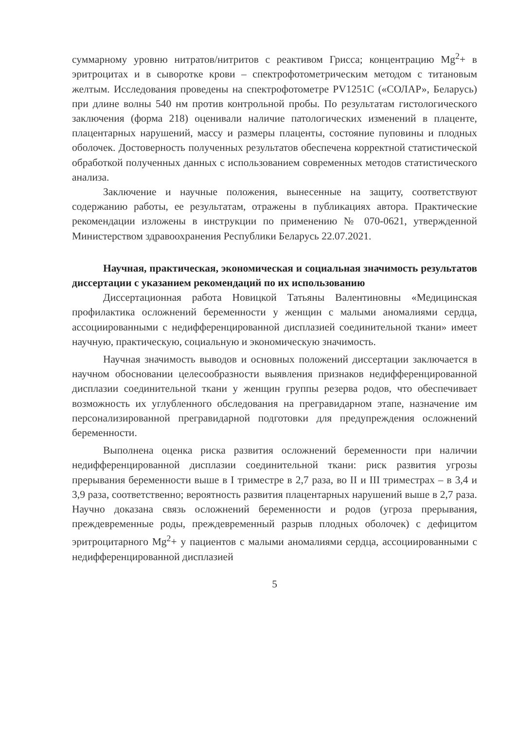суммарному уровню нитратов/нитритов с реактивом Грисса; концентрацию Mg<sup>2</sup>+ в эритроцитах и в сыворотке крови – спектрофотометрическим методом с титановым желтым. Исследования проведены на спектрофотометре PV1251C («СОЛАР», Беларусь) при длине волны 540 нм против контрольной пробы. По результатам гистологического заключения (форма 218) оценивали наличие патологических изменений в плаценте, плацентарных нарушений, массу и размеры плаценты, состояние пуповины и плодных оболочек. Достоверность полученных результатов обеспечена корректной статистической обработкой полученных данных с использованием современных методов статистического анализа.
Заключение и научные положения, вынесенные на защиту, соответствуют содержанию работы, ее результатам, отражены в публикациях автора. Практические рекомендации изложены в инструкции по применению № 070-0621, утвержденной Министерством здравоохранения Республики Беларусь 22.07.2021.
Научная, практическая, экономическая и социальная значимость результатов диссертации с указанием рекомендаций по их использованию
Диссертационная работа Новицкой Татьяны Валентиновны «Медицинская профилактика осложнений беременности у женщин с малыми аномалиями сердца, ассоциированными с недифференцированной дисплазией соединительной ткани» имеет научную, практическую, социальную и экономическую значимость.
Научная значимость выводов и основных положений диссертации заключается в научном обосновании целесообразности выявления признаков недифференцированной дисплазии соединительной ткани у женщин группы резерва родов, что обеспечивает возможность их углубленного обследования на прегравидарном этапе, назначение им персонализированной прегравидарной подготовки для предупреждения осложнений беременности.
Выполнена оценка риска развития осложнений беременности при наличии недифференцированной дисплазии соединительной ткани: риск развития угрозы прерывания беременности выше в I триместре в 2,7 раза, во II и III триместрах – в 3,4 и 3,9 раза, соответственно; вероятность развития плацентарных нарушений выше в 2,7 раза. Научно доказана связь осложнений беременности и родов (угроза прерывания, преждевременные роды, преждевременный разрыв плодных оболочек) с дефицитом эритроцитарного Mg<sup>2</sup>+ у пациентов с малыми аномалиями сердца, ассоциированными с недифференцированной дисплазией
5